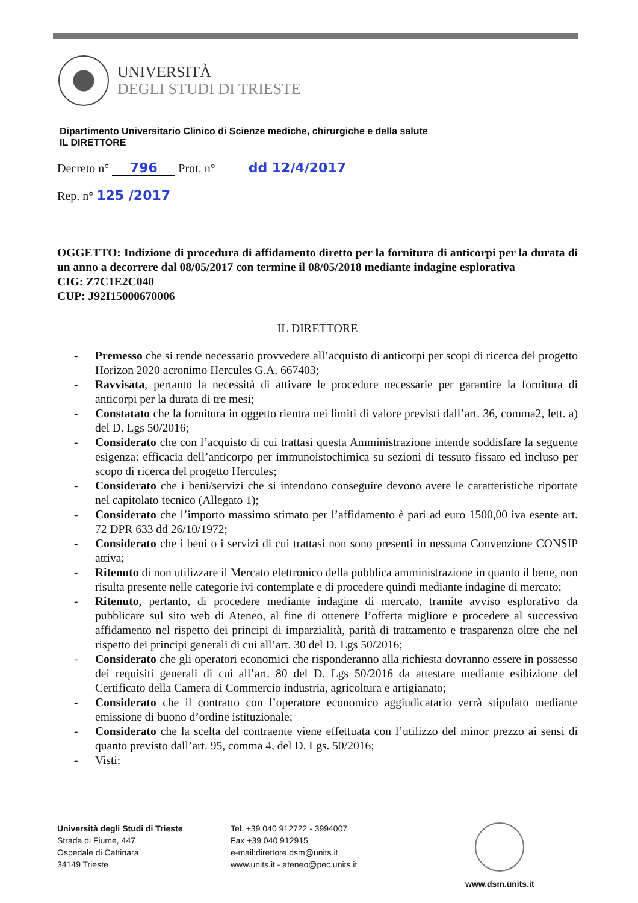UNIVERSITÀ
DEGLI STUDI DI TRIESTE
Dipartimento Universitario Clinico di Scienze mediche, chirurgiche e della salute
IL DIRETTORE
Decreto n° 796 Prot. n° dd 12/4/2017
Rep. n° 125 /2017
OGGETTO: Indizione di procedura di affidamento diretto per la fornitura di anticorpi per la durata di un anno a decorrere dal 08/05/2017 con termine il 08/05/2018 mediante indagine esplorativa
CIG: Z7C1E2C040
CUP: J92I15000670006
IL DIRETTORE
- Premesso che si rende necessario provvedere all’acquisto di anticorpi per scopi di ricerca del progetto Horizon 2020 acronimo Hercules G.A. 667403;
- Ravvisata, pertanto la necessità di attivare le procedure necessarie per garantire la fornitura di anticorpi per la durata di tre mesi;
- Constatato che la fornitura in oggetto rientra nei limiti di valore previsti dall’art. 36, comma2, lett. a) del D. Lgs 50/2016;
- Considerato che con l’acquisto di cui trattasi questa Amministrazione intende soddisfare la seguente esigenza: efficacia dell’anticorpo per immunoistochimica su sezioni di tessuto fissato ed incluso per scopo di ricerca del progetto Hercules;
- Considerato che i beni/servizi che si intendono conseguire devono avere le caratteristiche riportate nel capitolato tecnico (Allegato 1);
- Considerato che l’importo massimo stimato per l’affidamento è pari ad euro 1500,00 iva esente art. 72 DPR 633 dd 26/10/1972;
- Considerato che i beni o i servizi di cui trattasi non sono presenti in nessuna Convenzione CONSIP attiva;
- Ritenuto di non utilizzare il Mercato elettronico della pubblica amministrazione in quanto il bene, non risulta presente nelle categorie ivi contemplate e di procedere quindi mediante indagine di mercato;
- Ritenuto, pertanto, di procedere mediante indagine di mercato, tramite avviso esplorativo da pubblicare sul sito web di Ateneo, al fine di ottenere l’offerta migliore e procedere al successivo affidamento nel rispetto dei principi di imparzialità, parità di trattamento e trasparenza oltre che nel rispetto dei principi generali di cui all’art. 30 del D. Lgs 50/2016;
- Considerato che gli operatori economici che risponderanno alla richiesta dovranno essere in possesso dei requisiti generali di cui all’art. 80 del D. Lgs 50/2016 da attestare mediante esibizione del Certificato della Camera di Commercio industria, agricoltura e artigianato;
- Considerato che il contratto con l’operatore economico aggiudicatario verrà stipulato mediante emissione di buono d’ordine istituzionale;
- Considerato che la scelta del contraente viene effettuata con l’utilizzo del minor prezzo ai sensi di quanto previsto dall’art. 95, comma 4, del D. Lgs. 50/2016;
- Visti:
Università degli Studi di Trieste
Strada di Fiume, 447
Ospedale di Cattinara
34149 Trieste
Tel. +39 040 912722 - 3994007
Fax +39 040 912915
e-mail:direttore.dsm@units.it
www.units.it - ateneo@pec.units.it
www.dsm.units.it